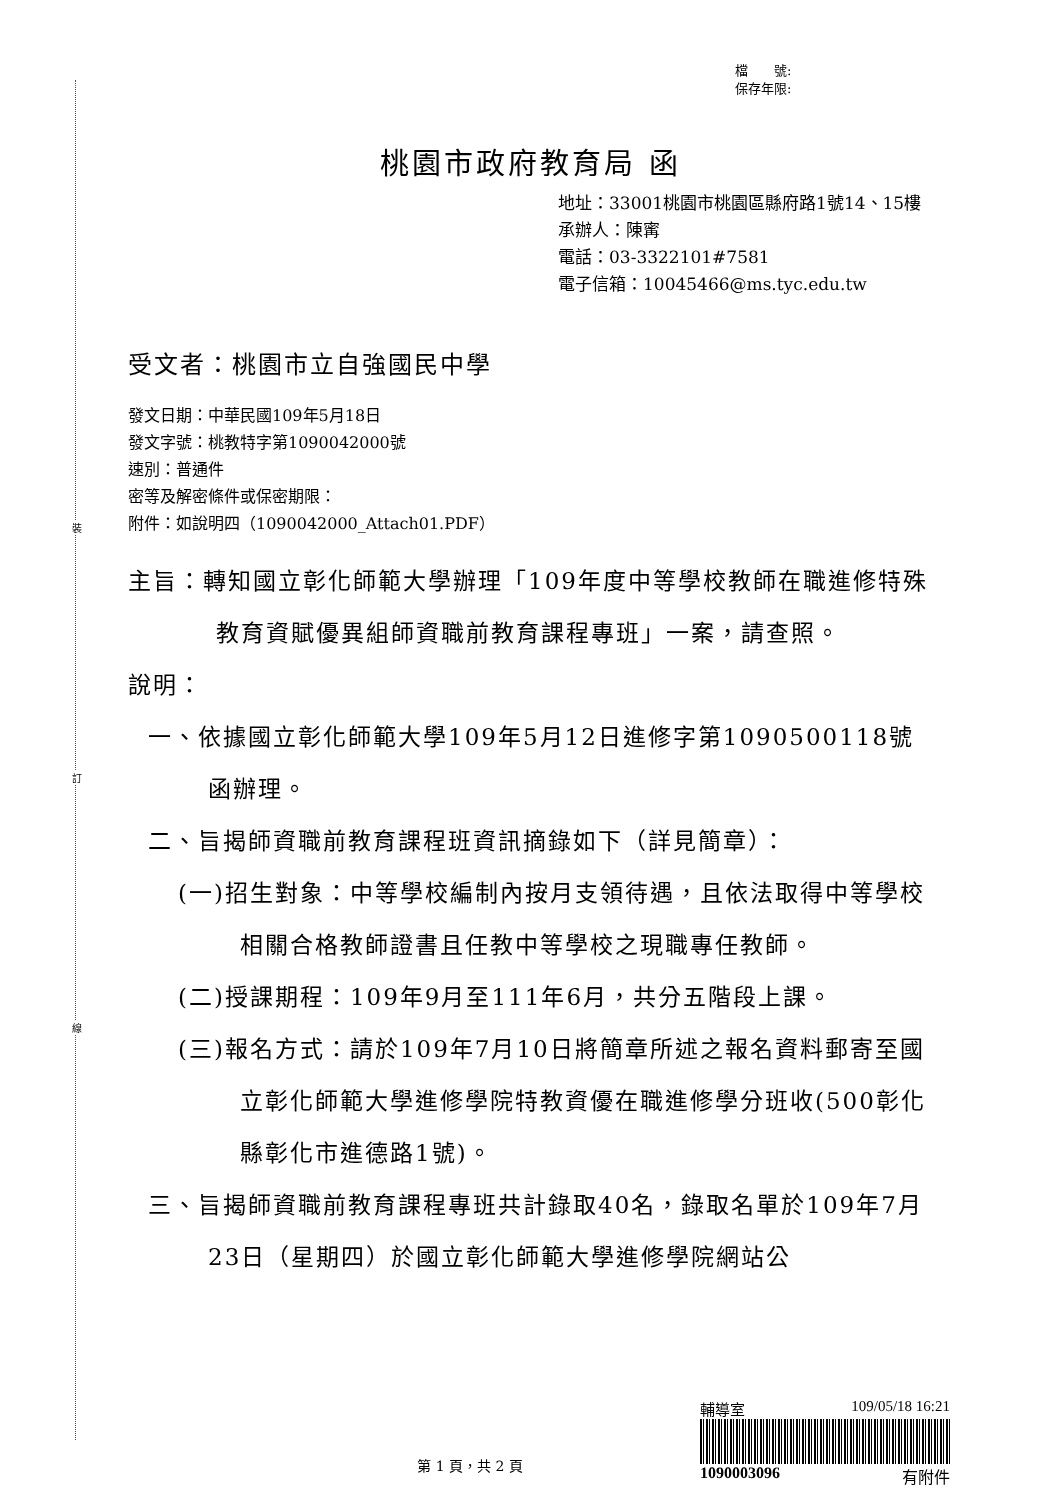裝
訂
線
檔　　號:
保存年限:
桃園市政府教育局 函
地址：33001桃園市桃園區縣府路1號14、15樓
承辦人：陳寗
電話：03-3322101#7581
電子信箱：10045466@ms.tyc.edu.tw
受文者：桃園市立自強國民中學
發文日期：中華民國109年5月18日
發文字號：桃教特字第1090042000號
速別：普通件
密等及解密條件或保密期限：
附件：如說明四（1090042000_Attach01.PDF）
主旨：轉知國立彰化師範大學辦理「109年度中等學校教師在職進修特殊教育資賦優異組師資職前教育課程專班」一案，請查照。
說明：
一、依據國立彰化師範大學109年5月12日進修字第1090500118號函辦理。
二、旨揭師資職前教育課程班資訊摘錄如下（詳見簡章）：
(一)招生對象：中等學校編制內按月支領待遇，且依法取得中等學校相關合格教師證書且任教中等學校之現職專任教師。
(二)授課期程：109年9月至111年6月，共分五階段上課。
(三)報名方式：請於109年7月10日將簡章所述之報名資料郵寄至國立彰化師範大學進修學院特教資優在職進修學分班收(500彰化縣彰化市進德路1號)。
三、旨揭師資職前教育課程專班共計錄取40名，錄取名單於109年7月23日（星期四）於國立彰化師範大學進修學院網站公
輔導室 109/05/18 16:21
1090003096 有附件
第 1 頁，共 2 頁